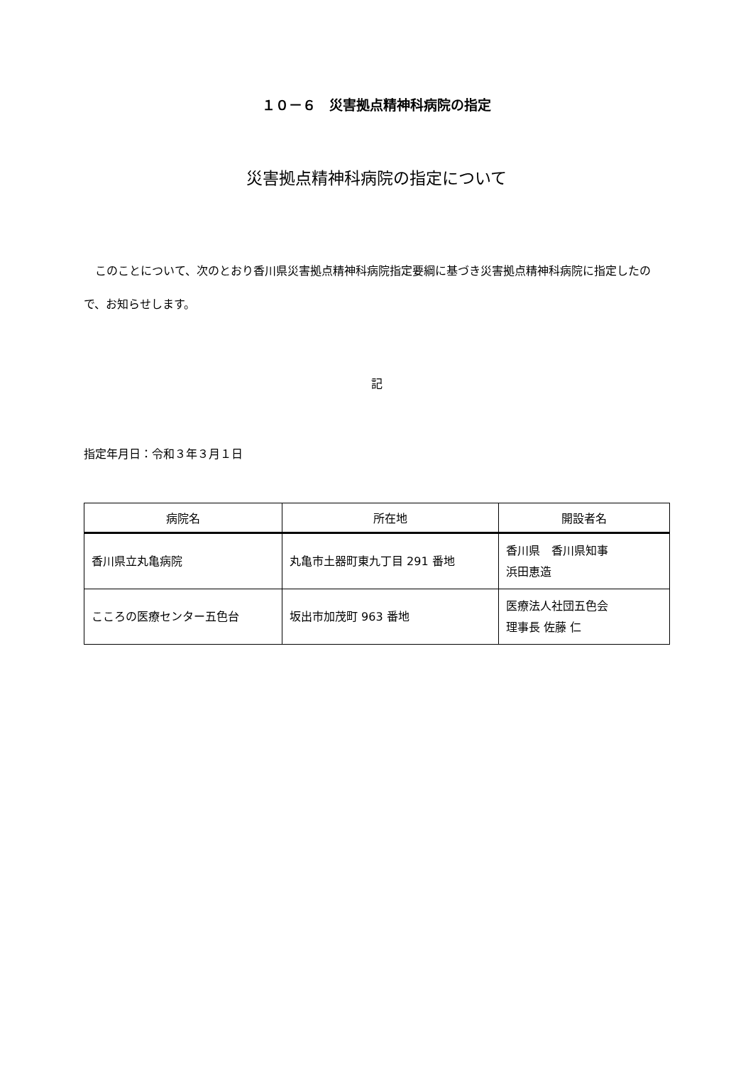１０－６　災害拠点精神科病院の指定
災害拠点精神科病院の指定について
このことについて、次のとおり香川県災害拠点精神科病院指定要綱に基づき災害拠点精神科病院に指定したので、お知らせします。
記
指定年月日：令和３年３月１日
| 病院名 | 所在地 | 開設者名 |
| --- | --- | --- |
| 香川県立丸亀病院 | 丸亀市土器町東九丁目 291 番地 | 香川県 香川県知事 浜田恵造 |
| こころの医療センター五色台 | 坂出市加茂町 963 番地 | 医療法人社団五色会 理事長 佐藤 仁 |